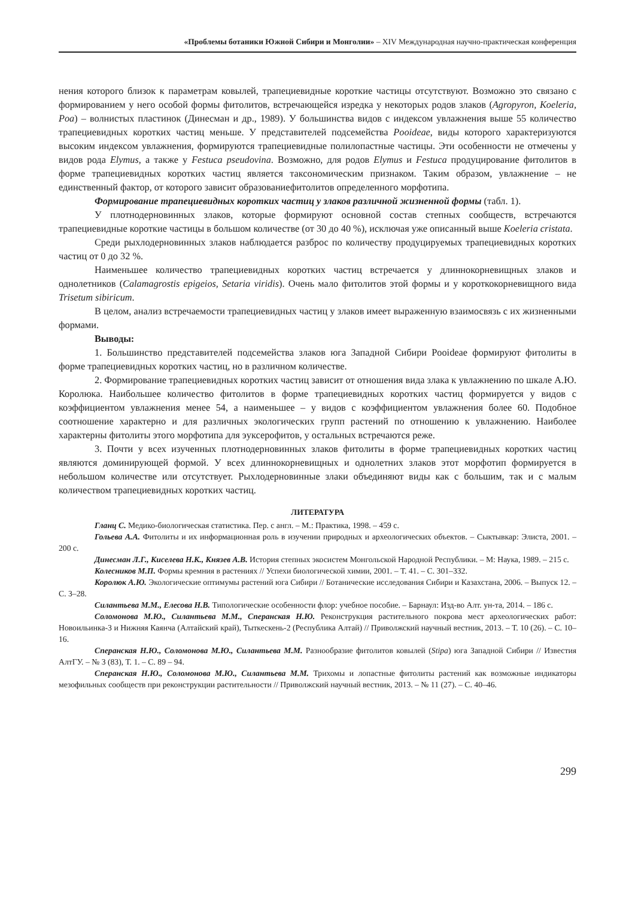«Проблемы ботаники Южной Сибири и Монголии» – XIV Международная научно-практическая конференция
нения которого близок к параметрам ковылей, трапециевидные короткие частицы отсутствуют. Возможно это связано с формированием у него особой формы фитолитов, встречающейся изредка у некоторых родов злаков (Agropyron, Koeleria, Poa) – волнистых пластинок (Динесман и др., 1989). У большинства видов с индексом увлажнения выше 55 количество трапециевидных коротких частиц меньше. У представителей подсемейства Pooideae, виды которого характеризуются высоким индексом увлажнения, формируются трапециевидные полилопастные частицы. Эти особенности не отмечены у видов рода Elymus, а также у Festuca pseudovina. Возможно, для родов Elymus и Festuca продуцирование фитолитов в форме трапециевидных коротких частиц является таксономическим признаком. Таким образом, увлажнение – не единственный фактор, от которого зависит образованиефитолитов определенного морфотипа.
Формирование трапециевидных коротких частиц у злаков различной жизненной формы (табл. 1).
У плотнодерновинных злаков, которые формируют основной состав степных сообществ, встречаются трапециевидные короткие частицы в большом количестве (от 30 до 40 %), исключая уже описанный выше Koeleria cristata.
Среди рыхлодерновинных злаков наблюдается разброс по количеству продуцируемых трапециевидных коротких частиц от 0 до 32 %.
Наименьшее количество трапециевидных коротких частиц встречается у длиннокорневищных злаков и однолетников (Calamagrostis epigeios, Setaria viridis). Очень мало фитолитов этой формы и у короткокорневищного вида Trisetum sibiricum.
В целом, анализ встречаемости трапециевидных частиц у злаков имеет выраженную взаимосвязь с их жизненными формами.
Выводы:
1. Большинство представителей подсемейства злаков юга Западной Сибири Pooideae формируют фитолиты в форме трапециевидных коротких частиц, но в различном количестве.
2. Формирование трапециевидных коротких частиц зависит от отношения вида злака к увлажнению по шкале А.Ю. Королюка. Наибольшее количество фитолитов в форме трапециевидных коротких частиц формируется у видов с коэффициентом увлажнения менее 54, а наименьшее – у видов с коэффициентом увлажнения более 60. Подобное соотношение характерно и для различных экологических групп растений по отношению к увлажнению. Наиболее характерны фитолиты этого морфотипа для эуксерофитов, у остальных встречаются реже.
3. Почти у всех изученных плотнодерновинных злаков фитолиты в форме трапециевидных коротких частиц являются доминирующей формой. У всех длиннокорневищных и однолетних злаков этот морфотип формируется в небольшом количестве или отсутствует. Рыхлодерновинные злаки объединяют виды как с большим, так и с малым количеством трапециевидных коротких частиц.
ЛИТЕРАТУРА
Гланц С. Медико-биологическая статистика. Пер. с англ. – М.: Практика, 1998. – 459 с.
Гольева А.А. Фитолиты и их информационная роль в изучении природных и археологических объектов. – Сыктывкар: Элиста, 2001. – 200 с.
Динесман Л.Г., Киселева Н.К., Князев А.В. История степных экосистем Монгольской Народной Республики. – М: Наука, 1989. – 215 с.
Колесников М.П. Формы кремния в растениях // Успехи биологической химии, 2001. – Т. 41. – С. 301–332.
Королюк А.Ю. Экологические оптимумы растений юга Сибири // Ботанические исследования Сибири и Казахстана, 2006. – Выпуск 12. – С. 3–28.
Силантьева М.М., Елесова Н.В. Типологические особенности флор: учебное пособие. – Барнаул: Изд-во Алт. ун-та, 2014. – 186 с.
Соломонова М.Ю., Силантьева М.М., Сперанская Н.Ю. Реконструкция растительного покрова мест археологических работ: Новоильинка-3 и Нижняя Каянча (Алтайский край), Тыткескень-2 (Республика Алтай) // Приволжский научный вестник, 2013. – Т. 10 (26). – С. 10–16.
Сперанская Н.Ю., Соломонова М.Ю., Силантьева М.М. Разнообразие фитолитов ковылей (Stipa) юга Западной Сибири // Известия АлтГУ. – № 3 (83), Т. 1. – С. 89 – 94.
Сперанская Н.Ю., Соломонова М.Ю., Силантьева М.М. Трихомы и лопастные фитолиты растений как возможные индикаторы мезофильных сообществ при реконструкции растительности // Приволжский научный вестник, 2013. – № 11 (27). – С. 40–46.
299